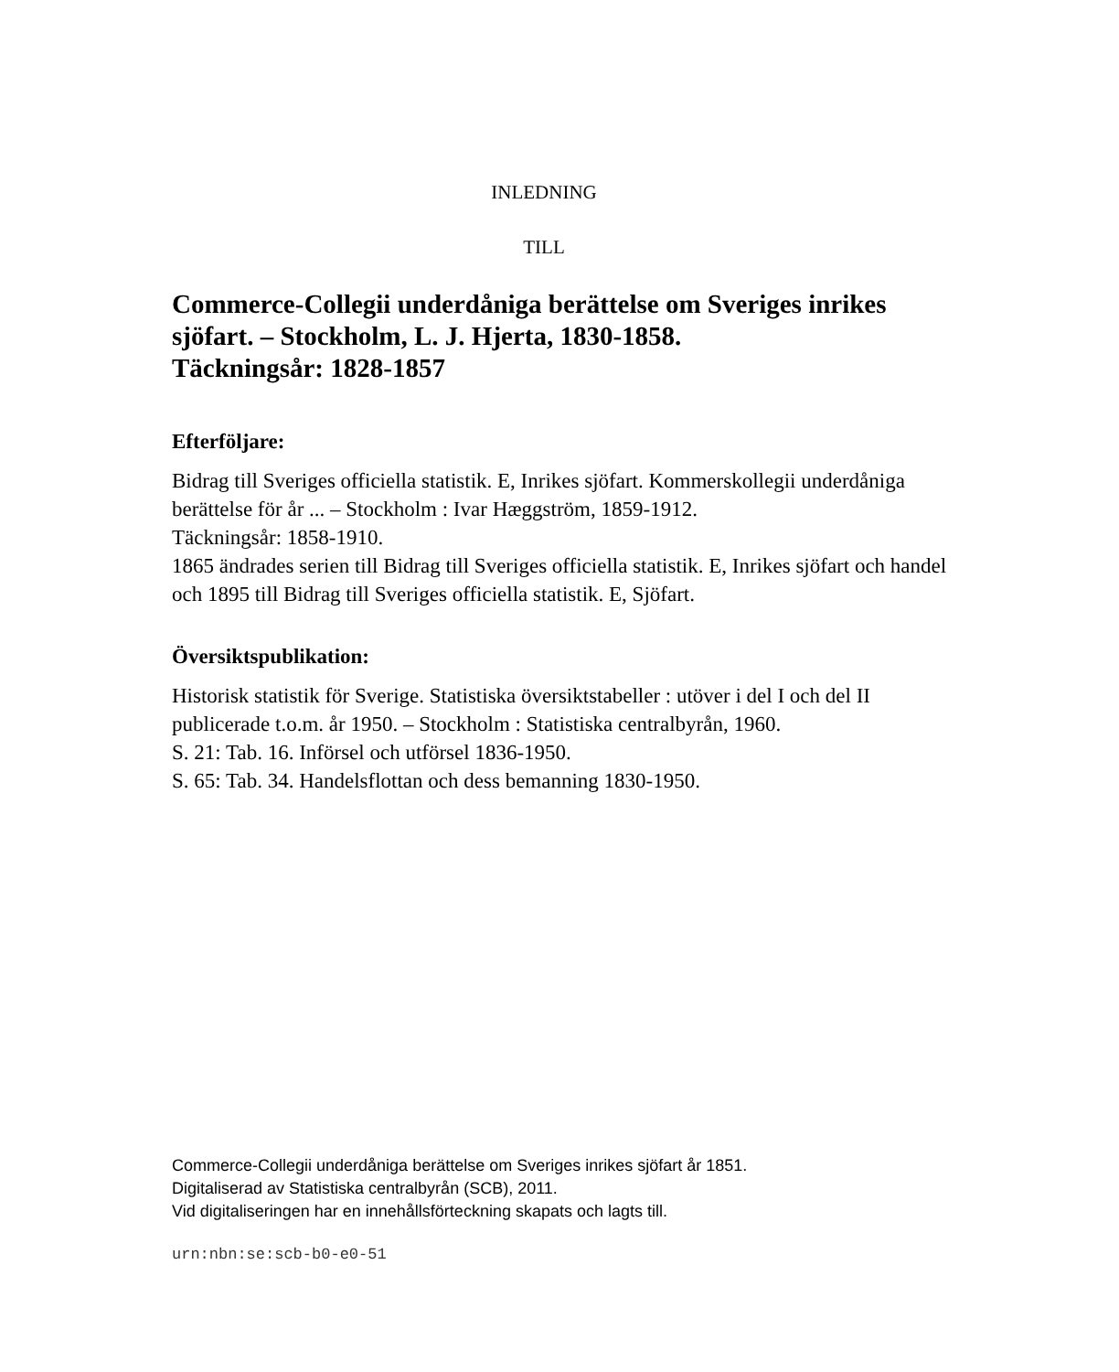INLEDNING
TILL
Commerce-Collegii underdåniga berättelse om Sveriges inrikes sjöfart. – Stockholm, L. J. Hjerta, 1830-1858.
Täckningsår: 1828-1857
Efterföljare:
Bidrag till Sveriges officiella statistik. E, Inrikes sjöfart. Kommerskollegii underdåniga berättelse för år ... – Stockholm : Ivar Hæggström, 1859-1912.
Täckningsår: 1858-1910.
1865 ändrades serien till Bidrag till Sveriges officiella statistik. E, Inrikes sjöfart och handel och 1895 till Bidrag till Sveriges officiella statistik. E, Sjöfart.
Översiktspublikation:
Historisk statistik för Sverige. Statistiska översiktstabeller : utöver i del I och del II publicerade t.o.m. år 1950. – Stockholm : Statistiska centralbyrån, 1960.
S. 21: Tab. 16. Införsel och utförsel 1836-1950.
S. 65: Tab. 34. Handelsflottan och dess bemanning 1830-1950.
Commerce-Collegii underdåniga berättelse om Sveriges inrikes sjöfart år 1851.
Digitaliserad av Statistiska centralbyrån (SCB), 2011.
Vid digitaliseringen har en innehållsförteckning skapats och lagts till.
urn:nbn:se:scb-b0-e0-51